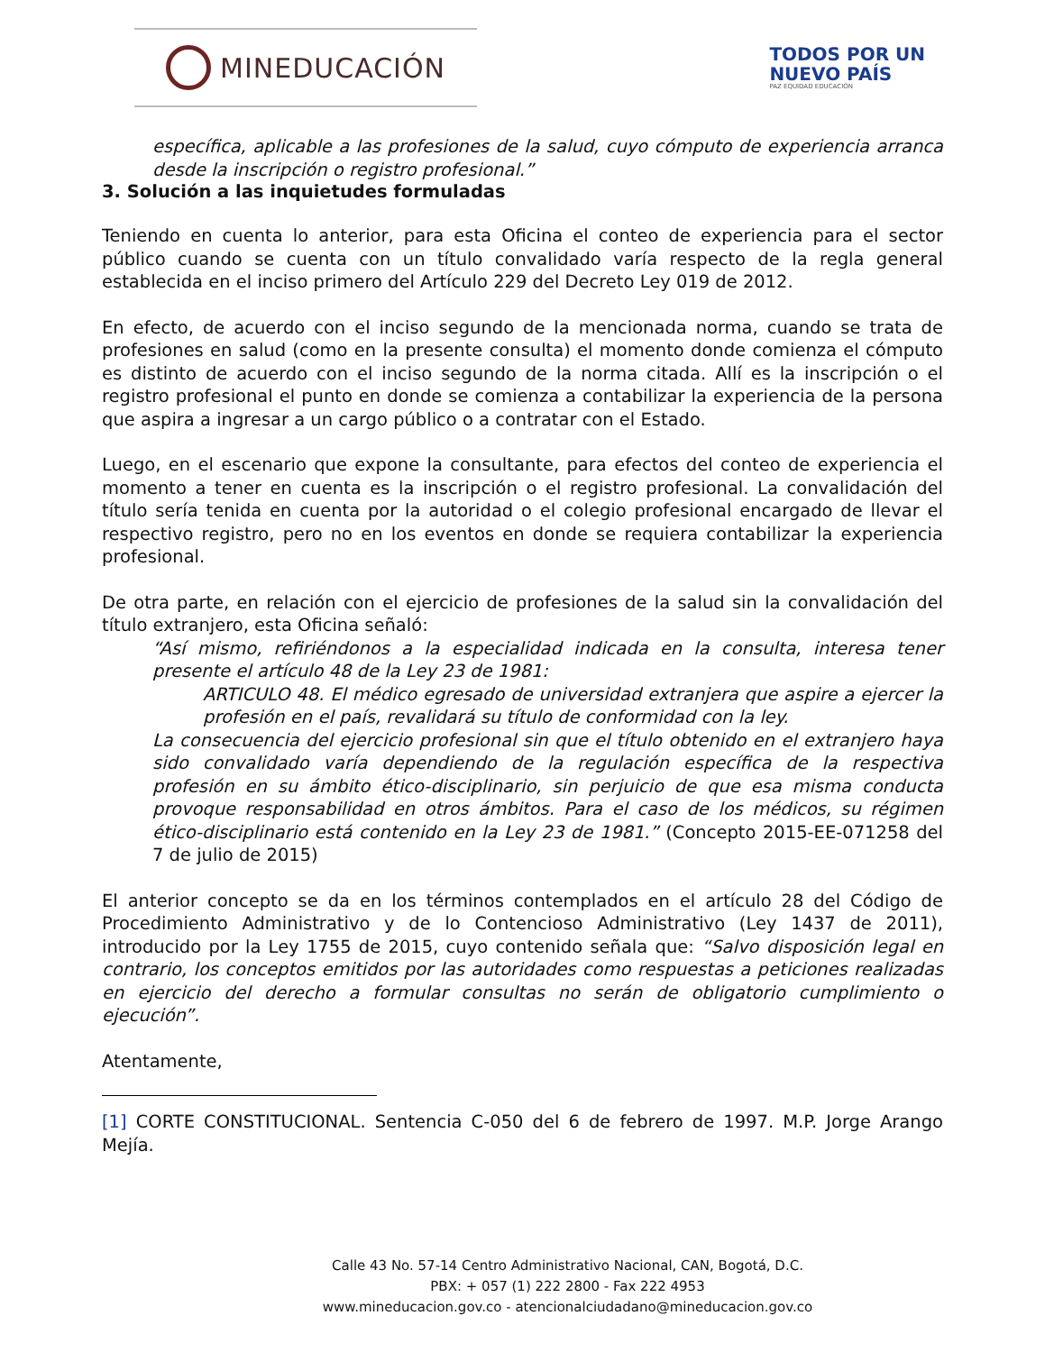MINEDUCACIÓN
TODOS POR UN
NUEVO PAÍS
PAZ EQUIDAD EDUCACIÓN
específica, aplicable a las profesiones de la salud, cuyo cómputo de experiencia arranca desde la inscripción o registro profesional.”
3. Solución a las inquietudes formuladas
Teniendo en cuenta lo anterior, para esta Oficina el conteo de experiencia para el sector público cuando se cuenta con un título convalidado varía respecto de la regla general establecida en el inciso primero del Artículo 229 del Decreto Ley 019 de 2012.
En efecto, de acuerdo con el inciso segundo de la mencionada norma, cuando se trata de profesiones en salud (como en la presente consulta) el momento donde comienza el cómputo es distinto de acuerdo con el inciso segundo de la norma citada. Allí es la inscripción o el registro profesional el punto en donde se comienza a contabilizar la experiencia de la persona que aspira a ingresar a un cargo público o a contratar con el Estado.
Luego, en el escenario que expone la consultante, para efectos del conteo de experiencia el momento a tener en cuenta es la inscripción o el registro profesional. La convalidación del título sería tenida en cuenta por la autoridad o el colegio profesional encargado de llevar el respectivo registro, pero no en los eventos en donde se requiera contabilizar la experiencia profesional.
De otra parte, en relación con el ejercicio de profesiones de la salud sin la convalidación del título extranjero, esta Oficina señaló:
“Así mismo, refiriéndonos a la especialidad indicada en la consulta, interesa tener presente el artículo 48 de la Ley 23 de 1981:
ARTICULO 48. El médico egresado de universidad extranjera que aspire a ejercer la profesión en el país, revalidará su título de conformidad con la ley.
La consecuencia del ejercicio profesional sin que el título obtenido en el extranjero haya sido convalidado varía dependiendo de la regulación específica de la respectiva profesión en su ámbito ético-disciplinario, sin perjuicio de que esa misma conducta provoque responsabilidad en otros ámbitos. Para el caso de los médicos, su régimen ético-disciplinario está contenido en la Ley 23 de 1981.” (Concepto 2015-EE-071258 del 7 de julio de 2015)
El anterior concepto se da en los términos contemplados en el artículo 28 del Código de Procedimiento Administrativo y de lo Contencioso Administrativo (Ley 1437 de 2011), introducido por la Ley 1755 de 2015, cuyo contenido señala que: “Salvo disposición legal en contrario, los conceptos emitidos por las autoridades como respuestas a peticiones realizadas en ejercicio del derecho a formular consultas no serán de obligatorio cumplimiento o ejecución”.
Atentamente,
[1] CORTE CONSTITUCIONAL. Sentencia C-050 del 6 de febrero de 1997. M.P. Jorge Arango Mejía.
Calle 43 No. 57-14 Centro Administrativo Nacional, CAN, Bogotá, D.C.
PBX: + 057 (1) 222 2800 - Fax 222 4953
www.mineducacion.gov.co - atencionalciudadano@mineducacion.gov.co